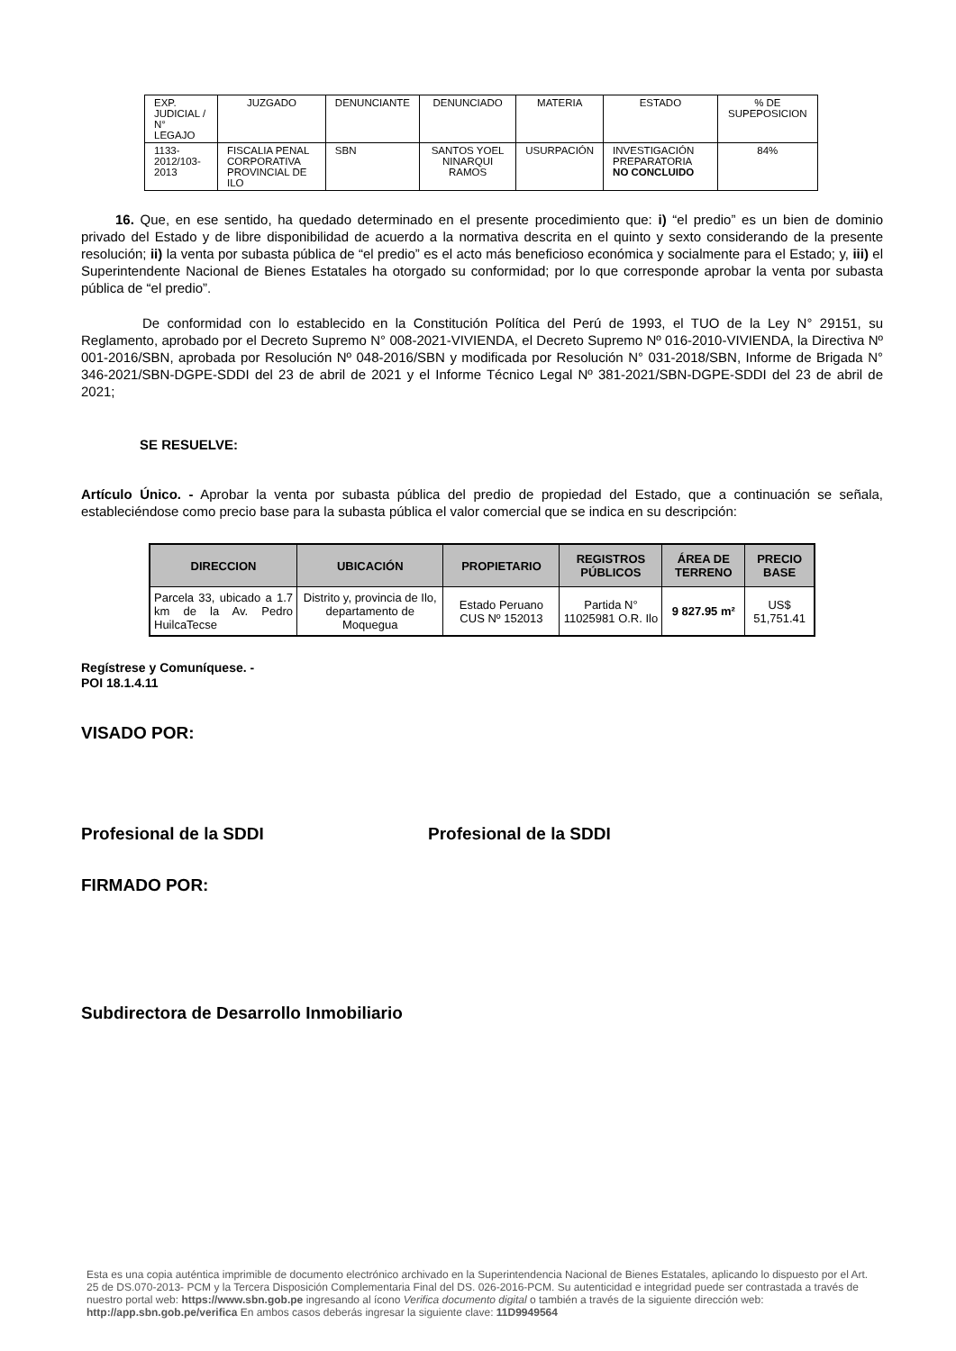| EXP. JUDICIAL / N° LEGAJO | JUZGADO | DENUNCIANTE | DENUNCIADO | MATERIA | ESTADO | % DE SUPEPOSICION |
| --- | --- | --- | --- | --- | --- | --- |
| 1133-2012/103-2013 | FISCALIA PENAL CORPORATIVA PROVINCIAL DE ILO | SBN | SANTOS YOEL NINARQUI RAMOS | USURPACIÓN | INVESTIGACIÓN PREPARATORIA NO CONCLUIDO | 84% |
16. Que, en ese sentido, ha quedado determinado en el presente procedimiento que: i) “el predio” es un bien de dominio privado del Estado y de libre disponibilidad de acuerdo a la normativa descrita en el quinto y sexto considerando de la presente resolución; ii) la venta por subasta pública de “el predio” es el acto más beneficioso económica y socialmente para el Estado; y, iii) el Superintendente Nacional de Bienes Estatales ha otorgado su conformidad; por lo que corresponde aprobar la venta por subasta pública de “el predio”.
De conformidad con lo establecido en la Constitución Política del Perú de 1993, el TUO de la Ley N° 29151, su Reglamento, aprobado por el Decreto Supremo N° 008-2021-VIVIENDA, el Decreto Supremo Nº 016-2010-VIVIENDA, la Directiva Nº 001-2016/SBN, aprobada por Resolución Nº 048-2016/SBN y modificada por Resolución N° 031-2018/SBN, Informe de Brigada N° 346-2021/SBN-DGPE-SDDI del 23 de abril de 2021 y el Informe Técnico Legal Nº 381-2021/SBN-DGPE-SDDI del 23 de abril de 2021;
SE RESUELVE:
Artículo Único. - Aprobar la venta por subasta pública del predio de propiedad del Estado, que a continuación se señala, estableciéndose como precio base para la subasta pública el valor comercial que se indica en su descripción:
| DIRECCION | UBICACIÓN | PROPIETARIO | REGISTROS PÚBLICOS | ÁREA DE TERRENO | PRECIO BASE |
| --- | --- | --- | --- | --- | --- |
| Parcela 33, ubicado a 1.7 km de la Av. Pedro HuilcaTecse | Distrito y, provincia de Ilo, departamento de Moquegua | Estado Peruano CUS Nº 152013 | Partida N° 11025981 O.R. Ilo | 9 827.95 m² | US$ 51,751.41 |
Regístrese y Comuníquese. -
POI 18.1.4.11
VISADO POR:
Profesional de la SDDI Profesional de la SDDI
FIRMADO POR:
Subdirectora de Desarrollo Inmobiliario
Esta es una copia auténtica imprimible de documento electrónico archivado en la Superintendencia Nacional de Bienes Estatales, aplicando lo dispuesto por el Art. 25 de DS.070-2013- PCM y la Tercera Disposición Complementaria Final del DS. 026-2016-PCM. Su autenticidad e integridad puede ser contrastada a través de nuestro portal web: https://www.sbn.gob.pe ingresando al ícono Verifica documento digital o también a través de la siguiente dirección web: http://app.sbn.gob.pe/verifica En ambos casos deberás ingresar la siguiente clave: 11D9949564